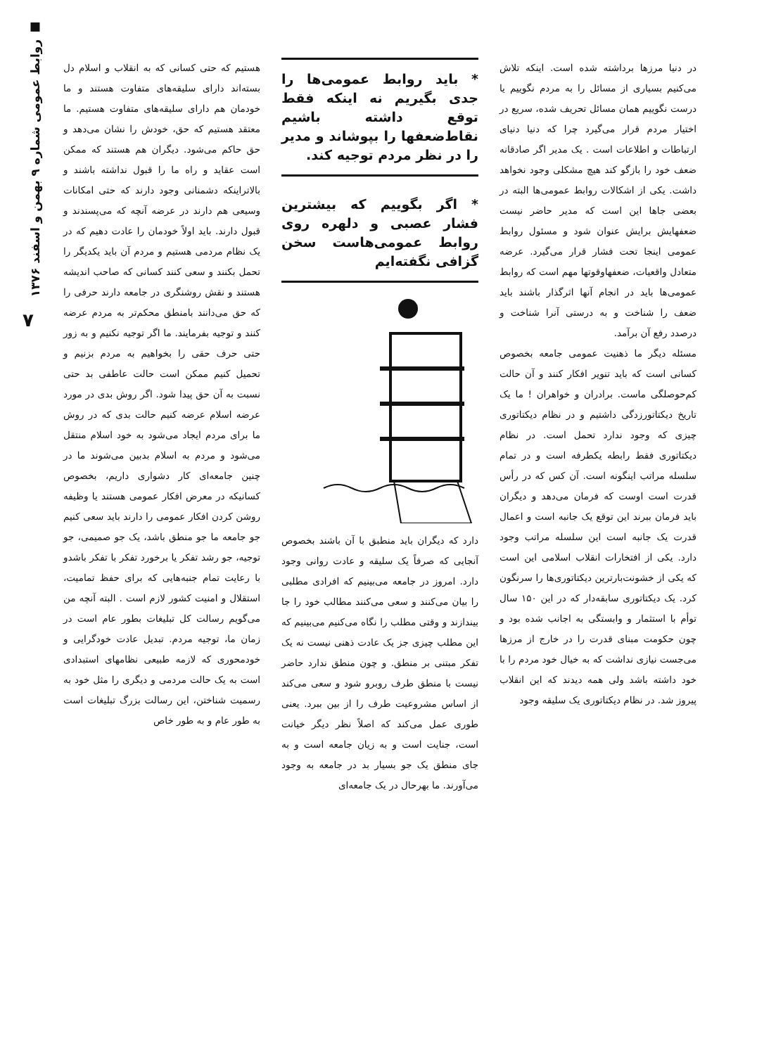■ روابط عمومی شماره ۹ بهمن و اسفند ۱۳۷۶
۷
در دنیا مرزها برداشته شده است. اینکه تلاش می‌کنیم بسیاری از مسائل را به مردم نگوییم یا درست نگوییم همان مسائل تحریف شده، سریع در اختیار مردم قرار می‌گیرد چرا که دنیا دنیای ارتباطات و اطلاعات است . یک مدیر اگر صادقانه ضعف خود را بازگو کند هیچ مشکلی وجود نخواهد داشت. یکی از اشکالات روابط عمومی‌ها البته در بعضی جاها این است که مدیر حاضر نیست ضعفهایش برایش عنوان شود و مسئول روابط عمومی اینجا تحت فشار قرار می‌گیرد. عرضه متعادل واقعیات، ضعفهاوقوتها مهم است که روابط عمومی‌ها باید در انجام آنها اثرگذار باشند باید ضعف را شناخت و به درستی آنرا شناخت و درصدد رفع آن برآمد.
مسئله دیگر ما ذهنیت عمومی جامعه بخصوص کسانی است که باید تنویر افکار کنند و آن حالت کم‌حوصلگی ماست. برادران و خواهران ! ما یک تاریخ دیکتاتورزدگی داشتیم و در نظام دیکتاتوری چیزی که وجود ندارد تحمل است. در نظام دیکتاتوری فقط رابطه یکطرفه است و در تمام سلسله مراتب اینگونه است. آن کس که در رأس قدرت است اوست که فرمان می‌دهد و دیگران باید فرمان ببرند این توقع یک جانبه است و اعمال قدرت یک جانبه است این سلسله مراتب وجود دارد. یکی از افتخارات انقلاب اسلامی این است که یکی از خشونت‌بارترین دیکتاتوری‌ها را سرنگون کرد. یک دیکتاتوری سابقه‌دار که در این ۱۵۰ سال توأم با استثمار و وابستگی به اجانب شده بود و چون حکومت مبنای قدرت را در خارج از مرزها می‌جست نیازی نداشت که به خیال خود مردم را با خود داشته باشد ولی همه دیدند که این انقلاب پیروز شد. در نظام دیکتاتوری یک سلیقه وجود
* باید روابط عمومی‌ها را جدی بگیریم نه اینکه فقط توقع داشته باشیم نقاط‌ضعفها را بپوشاند و مدیر را در نظر مردم توجیه کند.
* اگر بگوییم که بیشترین فشار عصبی و دلهره روی روابط عمومی‌هاست سخن گزافی نگفته‌ایم
دارد که دیگران باید منطبق با آن باشند بخصوص آنجایی که صرفاً یک سلیقه و عادت روانی وجود دارد. امروز در جامعه می‌بینیم که افرادی مطلبی را بیان می‌کنند و سعی می‌کنند مطالب خود را جا بیندازند و وقتی مطلب را نگاه می‌کنیم می‌بینیم که این مطلب چیزی جز یک عادت ذهنی نیست نه یک تفکر مبتنی بر منطق. و چون منطق ندارد حاضر نیست با منطق طرف روبرو شود و سعی می‌کند از اساس مشروعیت طرف را از بین ببرد. یعنی طوری عمل می‌کند که اصلاً نظر دیگر خیانت است، جنایت است و به زیان جامعه است و به جای منطق یک جو بسیار بد در جامعه به وجود می‌آورند. ما بهرحال در یک جامعه‌ای
هستیم که حتی کسانی که به انقلاب و اسلام دل بسته‌اند دارای سلیقه‌های متفاوت هستند و ما خودمان هم دارای سلیقه‌های متفاوت هستیم. ما معتقد هستیم که حق، خودش را نشان می‌دهد و حق حاکم می‌شود. دیگران هم هستند که ممکن است عقاید و راه ما را قبول نداشته باشند و بالاتراینکه دشمنانی وجود دارند که حتی امکانات وسیعی هم دارند در عرضه آنچه که می‌پسندند و قبول دارند. باید اولاً خودمان را عادت دهیم که در یک نظام مردمی هستیم و مردم آن باید یکدیگر را تحمل بکنند و سعی کنند کسانی که صاحب اندیشه هستند و نقش روشنگری در جامعه دارند حرفی را که حق می‌دانند بامنطق محکم‌تر به مردم عرضه کنند و توجیه بفرمایند. ما اگر توجیه نکنیم و به زور حتی حرف حقی را بخواهیم به مردم بزنیم و تحمیل کنیم ممکن است حالت عاطفی بد حتی نسبت به آن حق پیدا شود. اگر روش بدی در مورد عرضه اسلام عرضه کنیم حالت بدی که در روش ما برای مردم ایجاد می‌شود به خود اسلام منتقل می‌شود و مردم به اسلام بدبین می‌شوند ما در چنین جامعه‌ای کار دشواری داریم، بخصوص کسانیکه در معرض افکار عمومی هستند یا وظیفه روشن کردن افکار عمومی را دارند باید سعی کنیم جو جامعه ما جو منطق باشد، یک جو صمیمی، جو توجیه، جو رشد تفکر یا برخورد تفکر با تفکر باشدو با رعایت تمام جنبه‌هایی که برای حفظ تمامیت، استقلال و امنیت کشور لازم است . البته آنچه من می‌گویم رسالت کل تبلیغات بطور عام است در زمان ما، توجیه مردم. تبدیل عادت خودگرایی و خودمحوری که لازمه طبیعی نظامهای استبدادی است به یک حالت مردمی و دیگری را مثل خود به رسمیت شناختن، این رسالت بزرگ تبلیغات است به طور عام و به طور خاص